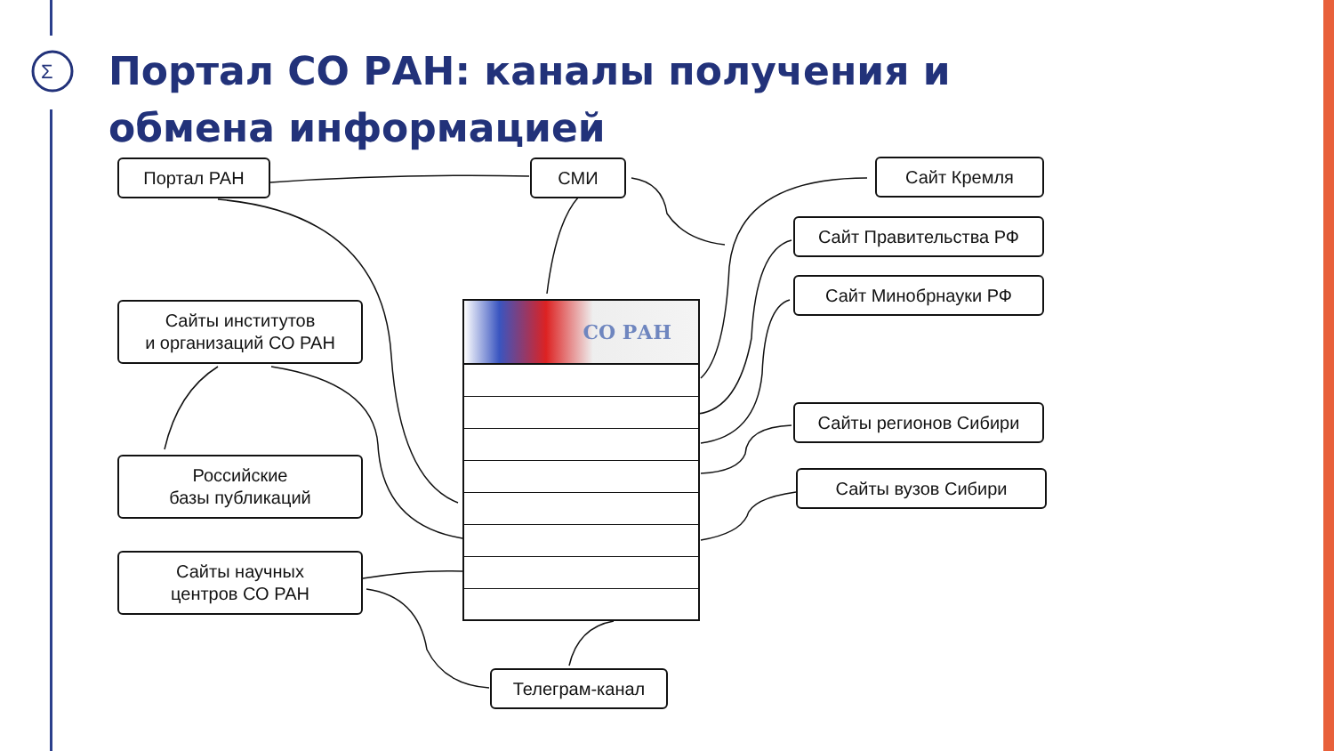Σ
Портал СО РАН: каналы получения и обмена информацией
Портал РАН СМИ Сайт Кремля
Сайт Правительства РФ
Сайт Минобрнауки РФ
Сайты регионов Сибири
Сайты вузов Сибири
Сайты институтов
и организаций СО РАН
Российские
базы публикаций
Сайты научных
центров СО РАН
Телеграм-канал
СО РАН